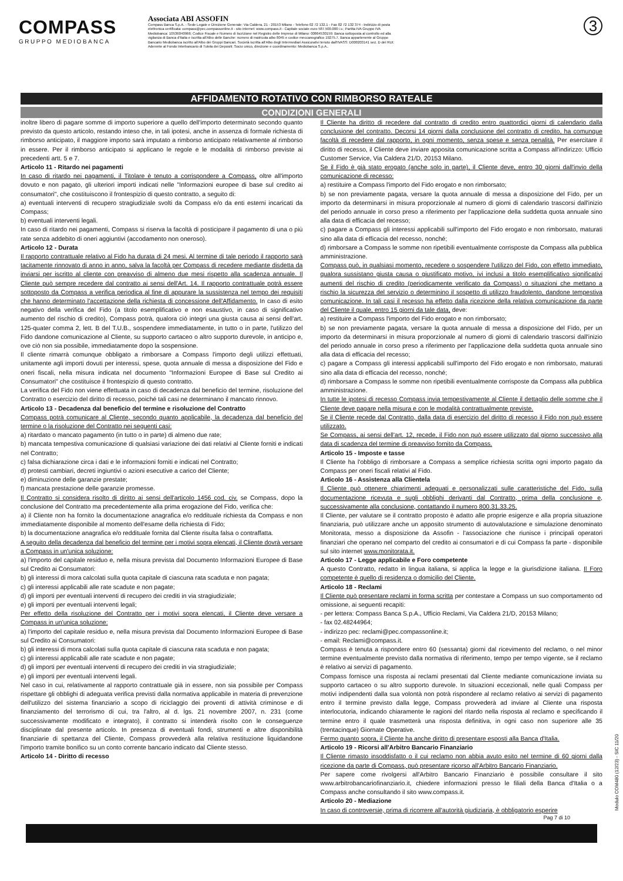COMPASS
GRUPPO MEDIOBANCA
Associata ABI ASSOFIN
Compass Banca S.p.A. - Sede Legale e Direzione Generale: Via Caldera, 21 - 20153 Milano - Telefono 02 72 132.1 - Fax 02 72 132 374 - Indirizzo di posta elettronica certificata: compass@pec.compassonline.it - sito internet: www.compass.it - Capitale sociale euro 587.500.000 i.v.; Partita IVA Gruppo IVA Mediobanca: 10536040966; Codice Fiscale e Numero di Iscrizione nel Registro delle Imprese di Milano: 00864530159; Banca sottoposta al controllo ed alla vigilanza di Banca d'Italia e iscritta all'Albo delle Banche: numero di matricola albo 8045 e codice meccanografico 19275.7. Banca appartenente al Gruppo Bancario Mediobanca iscritto all'Albo dei Gruppi Bancari. Società iscritta all'Albo degli Intermediari Assicurativi tenuto dall'IVASS: D000203141 sez. D del RUI; Aderente al Fondo Interbancario di Tutela dei Depositi; Socio unico, direzione e coordinamento: Mediobanca S.p.A..
3
AFFIDAMENTO ROTATIVO CON RIMBORSO RATEALE
CONDIZIONI GENERALI
inoltre libero di pagare somme di importo superiore a quello dell'importo determinato secondo quanto previsto da questo articolo, restando inteso che, in tali ipotesi, anche in assenza di formale richiesta di rimborso anticipato, il maggiore importo sarà imputato a rimborso anticipato relativamente al rimborso in essere. Per il rimborso anticipato si applicano le regole e le modalità di rimborso previste ai precedenti artt. 5 e 7.
Articolo 11 - Ritardo nei pagamenti
In caso di ritardo nei pagamenti, il Titolare è tenuto a corrispondere a Compass, oltre all'importo dovuto e non pagato, gli ulteriori importi indicati nelle "Informazioni europee di base sul credito ai consumatori", che costituiscono il frontespizio di questo contratto, a seguito di:
a) eventuali interventi di recupero stragiudiziale svolti da Compass e/o da enti esterni incaricati da Compass;
b) eventuali interventi legali.
In caso di ritardo nei pagamenti, Compass si riserva la facoltà di posticipare il pagamento di una o più rate senza addebito di oneri aggiuntivi (accodamento non oneroso).
Articolo 12 - Durata
Il rapporto contrattuale relativo al Fido ha durata di 24 mesi. Al termine di tale periodo il rapporto sarà tacitamente rinnovato di anno in anno, salva la facoltà per Compass di recedere mediante disdetta da inviarsi per iscritto al cliente con preavviso di almeno due mesi rispetto alla scadenza annuale. Il Cliente può sempre recedere dal contratto ai sensi dell'Art. 14. Il rapporto contrattuale potrà essere sottoposto da Compass a verifica periodica al fine di appurare la sussistenza nel tempo dei requisiti che hanno determinato l'accettazione della richiesta di concessione dell'Affidamento. In caso di esito negativo della verifica del Fido (a titolo esemplificativo e non esaustivo, in caso di significativo aumento del rischio di credito), Compass potrà, qualora ciò integri una giusta causa ai sensi dell'art. 125-quater comma 2, lett. B del T.U.B., sospendere immediatamente, in tutto o in parte, l'utilizzo del Fido dandone comunicazione al Cliente, su supporto cartaceo o altro supporto durevole, in anticipo e, ove ciò non sia possibile, immediatamente dopo la sospensione.
Il cliente rimarrà comunque obbligato a rimborsare a Compass l'importo degli utilizzi effettuati, unitamente agli importi dovuti per interessi, spese, quota annuale di messa a disposizione del Fido e oneri fiscali, nella misura indicata nel documento "Informazioni Europee di Base sul Credito ai Consumatori" che costituisce il frontespizio di questo contratto.
La verifica del Fido non viene effettuata in caso di decadenza dal beneficio del termine, risoluzione del Contratto o esercizio del diritto di recesso, poiché tali casi ne determinano il mancato rinnovo.
Articolo 13 - Decadenza dal beneficio del termine e risoluzione del Contratto
Compass potrà comunicare al Cliente, secondo quanto applicabile, la decadenza dal beneficio del termine o la risoluzione del Contratto nei seguenti casi:
a) ritardato o mancato pagamento (in tutto o in parte) di almeno due rate;
b) mancata tempestiva comunicazione di qualsiasi variazione dei dati relativi al Cliente forniti e indicati nel Contratto;
c) falsa dichiarazione circa i dati e le informazioni forniti e indicati nel Contratto;
d) protesti cambiari, decreti ingiuntivi o azioni esecutive a carico del Cliente;
e) diminuzione delle garanzie prestate;
f) mancata prestazione delle garanzie promesse.
Il Contratto si considera risolto di diritto ai sensi dell'articolo 1456 cod. civ. se Compass, dopo la conclusione del Contratto ma precedentemente alla prima erogazione del Fido, verifica che:
a) il Cliente non ha fornito la documentazione anagrafica e/o reddituale richiesta da Compass e non immediatamente disponibile al momento dell'esame della richiesta di Fido;
b) la documentazione anagrafica e/o reddituale fornita dal Cliente risulta falsa o contraffatta.
A seguito della decadenza dal beneficio del termine per i motivi sopra elencati, il Cliente dovrà versare a Compass in un'unica soluzione:
a) l'importo del capitale residuo e, nella misura prevista dal Documento Informazioni Europee di Base sul Credito ai Consumatori:
b) gli interessi di mora calcolati sulla quota capitale di ciascuna rata scaduta e non pagata;
c) gli interessi applicabili alle rate scadute e non pagate;
d) gli importi per eventuali interventi di recupero dei crediti in via stragiudiziale;
e) gli importi per eventuali interventi legali;
Per effetto della risoluzione del Contratto per i motivi sopra elencati, il Cliente deve versare a Compass in un'unica soluzione:
a) l'importo del capitale residuo e, nella misura prevista dal Documento Informazioni Europee di Base sul Credito ai Consumatori:
b) gli interessi di mora calcolati sulla quota capitale di ciascuna rata scaduta e non pagata;
c) gli interessi applicabili alle rate scadute e non pagate;
d) gli importi per eventuali interventi di recupero dei crediti in via stragiudiziale;
e) gli importi per eventuali interventi legali.
Nel caso in cui, relativamente al rapporto contrattuale già in essere, non sia possibile per Compass rispettare gli obblighi di adeguata verifica previsti dalla normativa applicabile in materia di prevenzione dell'utilizzo del sistema finanziario a scopo di riciclaggio dei proventi di attività criminose e di finanziamento del terrorismo di cui, tra l'altro, al d. lgs. 21 novembre 2007, n. 231 (come successivamente modificato e integrato), il contratto si intenderà risolto con le conseguenze disciplinate dal presente articolo. In presenza di eventuali fondi, strumenti e altre disponibilità finanziarie di spettanza del Cliente, Compass provvederà alla relativa restituzione liquidandone l'importo tramite bonifico su un conto corrente bancario indicato dal Cliente stesso.
Articolo 14 - Diritto di recesso
Il Cliente ha diritto di recedere dal contratto di credito entro quattordici giorni di calendario dalla conclusione del contratto. Decorsi 14 giorni dalla conclusione del contratto di credito, ha comunque facoltà di recedere dal rapporto, in ogni momento, senza spese e senza penalità. Per esercitare il diritto di recesso, il Cliente deve inviare apposita comunicazione scritta a Compass all'indirizzo: Ufficio Customer Service, Via Caldera 21/D, 20153 Milano.
Se il Fido è già stato erogato (anche solo in parte), il Cliente deve, entro 30 giorni dall'invio della comunicazione di recesso:
a) restituire a Compass l'importo del Fido erogato e non rimborsato;
b) se non previamente pagata, versare la quota annuale di messa a disposizione del Fido, per un importo da determinarsi in misura proporzionale al numero di giorni di calendario trascorsi dall'inizio del periodo annuale in corso preso a riferimento per l'applicazione della suddetta quota annuale sino alla data di efficacia del recesso;
c) pagare a Compass gli interessi applicabili sull'importo del Fido erogato e non rimborsato, maturati sino alla data di efficacia del recesso, nonché;
d) rimborsare a Compass le somme non ripetibili eventualmente corrisposte da Compass alla pubblica amministrazione.
Compass può, in qualsiasi momento, recedere o sospendere l'utilizzo del Fido, con effetto immediato, qualora sussistano giusta causa o giustificato motivo, ivi inclusi a titolo esemplificativo significativi aumenti del rischio di credito (periodicamente verificato da Compass) o situazioni che mettano a rischio la sicurezza del servizio o determinino il sospetto di utilizzo fraudolento, dandone tempestiva comunicazione. In tali casi il recesso ha effetto dalla ricezione della relativa comunicazione da parte del Cliente il quale, entro 15 giorni da tale data, deve:
a) restituire a Compass l'importo del Fido erogato e non rimborsato;
b) se non previamente pagata, versare la quota annuale di messa a disposizione del Fido, per un importo da determinarsi in misura proporzionale al numero di giorni di calendario trascorsi dall'inizio del periodo annuale in corso preso a riferimento per l'applicazione della suddetta quota annuale sino alla data di efficacia del recesso;
c) pagare a Compass gli interessi applicabili sull'importo del Fido erogato e non rimborsato, maturati sino alla data di efficacia del recesso, nonché;
d) rimborsare a Compass le somme non ripetibili eventualmente corrisposte da Compass alla pubblica amministrazione.
In tutte le ipotesi di recesso Compass invia tempestivamente al Cliente il dettaglio delle somme che il Cliente deve pagare nella misura e con le modalità contrattualmente previste.
Se il Cliente recede dal Contratto, dalla data di esercizio del diritto di recesso il Fido non può essere utilizzato.
Se Compass, ai sensi dell'art. 12, recede, il Fido non può essere utilizzato dal giorno successivo alla data di scadenza del termine di preavviso fornito da Compass.
Articolo 15 - Imposte e tasse
Il Cliente ha l'obbligo di rimborsare a Compass a semplice richiesta scritta ogni importo pagato da Compass per oneri fiscali relativi al Fido.
Articolo 16 - Assistenza alla Clientela
Il Cliente può ottenere chiarimenti adeguati e personalizzati sulle caratteristiche del Fido, sulla documentazione ricevuta e sugli obblighi derivanti dal Contratto, prima della conclusione e, successivamente alla conclusione, contattando il numero 800.31.33.25.
Il Cliente, per valutare se il contratto proposto è adatto alle proprie esigenze e alla propria situazione finanziaria, può utilizzare anche un apposito strumento di autovalutazione e simulazione denominato Monitorata, messo a disposizione da Assofin - l'associazione che riunisce i principali operatori finanziari che operano nel comparto del credito ai consumatori e di cui Compass fa parte - disponibile sul sito internet www.monitorata.it.
Articolo 17 - Legge applicabile e Foro competente
A questo Contratto, redatto in lingua italiana, si applica la legge e la giurisdizione italiana. Il Foro competente è quello di residenza o domicilio del Cliente.
Articolo 18 - Reclami
Il Cliente può presentare reclami in forma scritta per contestare a Compass un suo comportamento od omissione, ai seguenti recapiti:
- per lettera: Compass Banca S.p.A., Ufficio Reclami, Via Caldera 21/D, 20153 Milano;
- fax 02.48244964;
- indirizzo pec: reclami@pec.compassonline.it;
- email: Reclami@compass.it.
Compass è tenuta a rispondere entro 60 (sessanta) giorni dal ricevimento del reclamo, o nel minor termine eventualmente previsto dalla normativa di riferimento, tempo per tempo vigente, se il reclamo è relativo ai servizi di pagamento.
Compass fornisce una risposta ai reclami presentati dal Cliente mediante comunicazione inviata su supporto cartaceo o su altro supporto durevole. In situazioni eccezionali, nelle quali Compass per motivi indipendenti dalla sua volontà non potrà rispondere al reclamo relativo ai servizi di pagamento entro il termine previsto dalla legge, Compass provvederà ad inviare al Cliente una risposta interlocutoria, indicando chiaramente le ragioni del ritardo nella risposta al reclamo e specificando il termine entro il quale trasmetterà una risposta definitiva, in ogni caso non superiore alle 35 (trentacinque) Giornate Operative.
Fermo quanto sopra, il Cliente ha anche diritto di presentare esposti alla Banca d'Italia.
Articolo 19 - Ricorsi all'Arbitro Bancario Finanziario
Il Cliente rimasto insoddisfatto o il cui reclamo non abbia avuto esito nel termine di 60 giorni dalla ricezione da parte di Compass, può presentare ricorso all'Arbitro Bancario Finanziario.
Per sapere come rivolgersi all'Arbitro Bancario Finanziario è possibile consultare il sito www.arbitrobancariofinanziario.it, chiedere informazioni presso le filiali della Banca d'Italia o a Compass anche consultando il sito www.compass.it.
Articolo 20 - Mediazione
In caso di controversie, prima di ricorrere all'autorità giudiziaria, è obbligatorio esperire
Pag 7 di 10
Modulo COM480 (12/23) - SIC 11/20